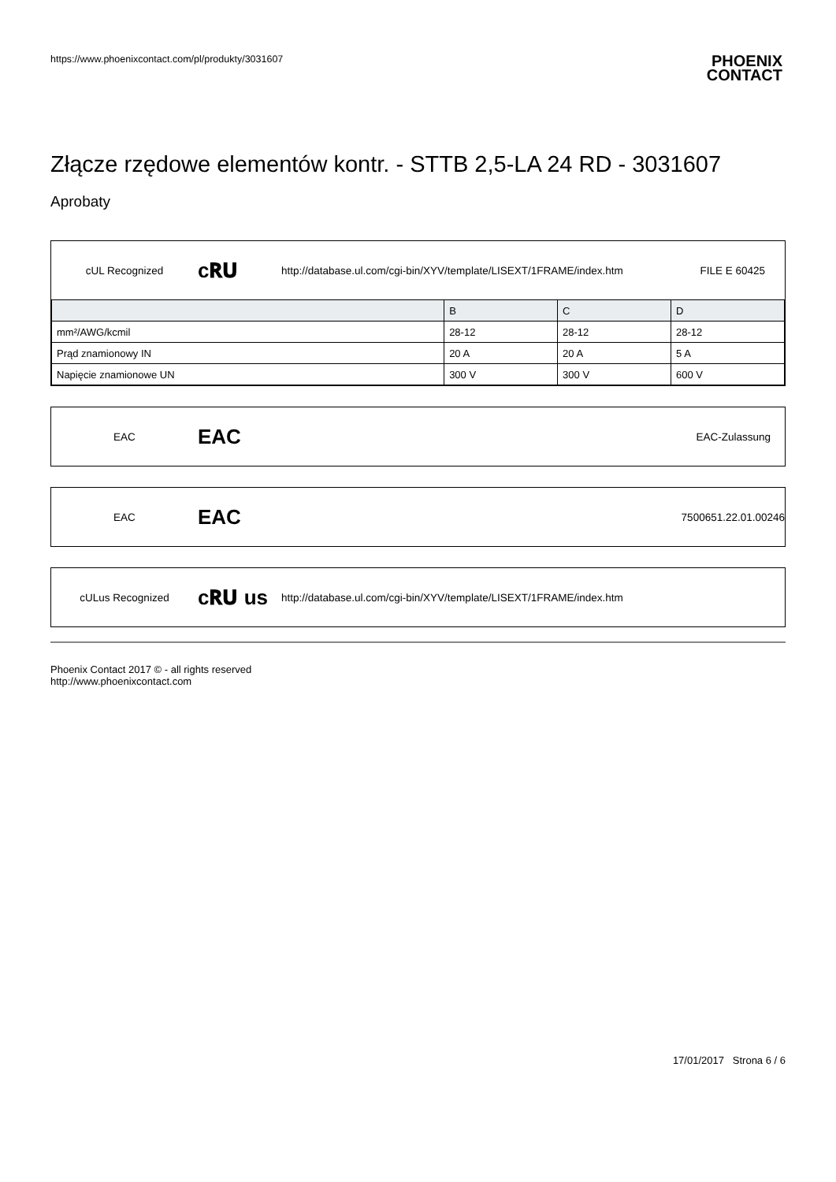https://www.phoenixcontact.com/pl/produkty/3031607
PHOENIX
CONTACT
Złącze rzędowe elementów kontr. - STTB 2,5-LA 24 RD - 3031607
Aprobaty
cUL Recognized
c𝐑𝐔
http://database.ul.com/cgi-bin/XYV/template/LISEXT/1FRAME/index.htm
FILE E 60425
| | B | C | D |
| --- | --- | --- | --- |
| mm²/AWG/kcmil | 28-12 | 28-12 | 28-12 |
| Prąd znamionowy IN | 20 A | 20 A | 5 A |
| Napięcie znamionowe UN | 300 V | 300 V | 600 V |
EAC
EAC
EAC-Zulassung
EAC
EAC
7500651.22.01.00246
cULus Recognized
c𝐑𝐔 us
http://database.ul.com/cgi-bin/XYV/template/LISEXT/1FRAME/index.htm
Phoenix Contact 2017 © - all rights reserved
http://www.phoenixcontact.com
17/01/2017 Strona 6 / 6